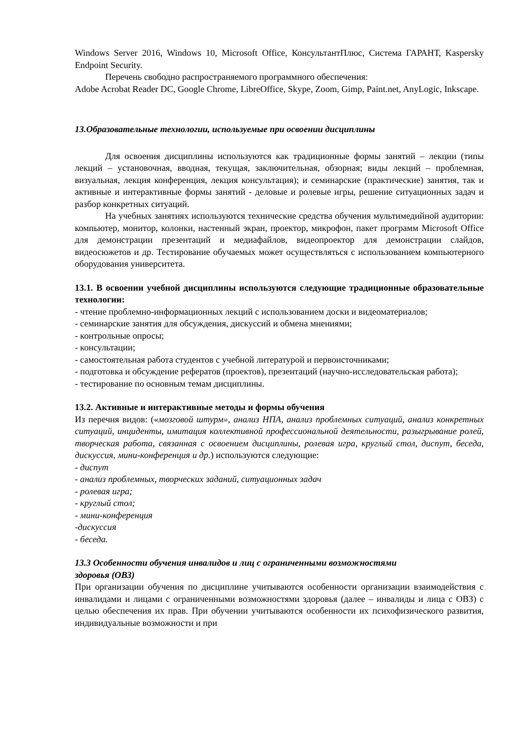Windows Server 2016, Windows 10, Microsoft Office, КонсультантПлюс, Система ГАРАНТ, Kaspersky Endpoint Security.
Перечень свободно распространяемого программного обеспечения:
Adobe Acrobat Reader DC, Google Chrome, LibreOffice, Skype, Zoom, Gimp, Paint.net, AnyLogic, Inkscape.
13.Образовательные технологии, используемые при освоении дисциплины
Для освоения дисциплины используются как традиционные формы занятий – лекции (типы лекций – установочная, вводная, текущая, заключительная, обзорная; виды лекций – проблемная, визуальная, лекция конференция, лекция консультация); и семинарские (практические) занятия, так и активные и интерактивные формы занятий - деловые и ролевые игры, решение ситуационных задач и разбор конкретных ситуаций.
На учебных занятиях используются технические средства обучения мультимедийной аудитории: компьютер, монитор, колонки, настенный экран, проектор, микрофон, пакет программ Microsoft Office для демонстрации презентаций и медиафайлов, видеопроектор для демонстрации слайдов, видеосюжетов и др. Тестирование обучаемых может осуществляться с использованием компьютерного оборудования университета.
13.1. В освоении учебной дисциплины используются следующие традиционные образовательные технологии:
- чтение проблемно-информационных лекций с использованием доски и видеоматериалов;
- семинарские занятия для обсуждения, дискуссий и обмена мнениями;
- контрольные опросы;
- консультации;
- самостоятельная работа студентов с учебной литературой и первоисточниками;
- подготовка и обсуждение рефератов (проектов), презентаций (научно-исследовательская работа);
- тестирование по основным темам дисциплины.
13.2. Активные и интерактивные методы и формы обучения
Из перечня видов: («мозговой штурм», анализ НПА, анализ проблемных ситуаций, анализ конкретных ситуаций, инциденты, имитация коллективной профессиональной деятельности, разыгрывание ролей, творческая работа, связанная с освоением дисциплины, ролевая игра, круглый стол, диспут, беседа, дискуссия, мини-конференция и др.) используются следующие:
- диспут
- анализ проблемных, творческих заданий, ситуационных задач
- ролевая игра;
- круглый стол;
- мини-конференция
-дискуссия
- беседа.
13.3 Особенности обучения инвалидов и лиц с ограниченными возможностями
здоровья (ОВЗ)
При организации обучения по дисциплине учитываются особенности организации взаимодействия с инвалидами и лицами с ограниченными возможностями здоровья (далее – инвалиды и лица с ОВЗ) с целью обеспечения их прав. При обучении учитываются особенности их психофизического развития, индивидуальные возможности и при